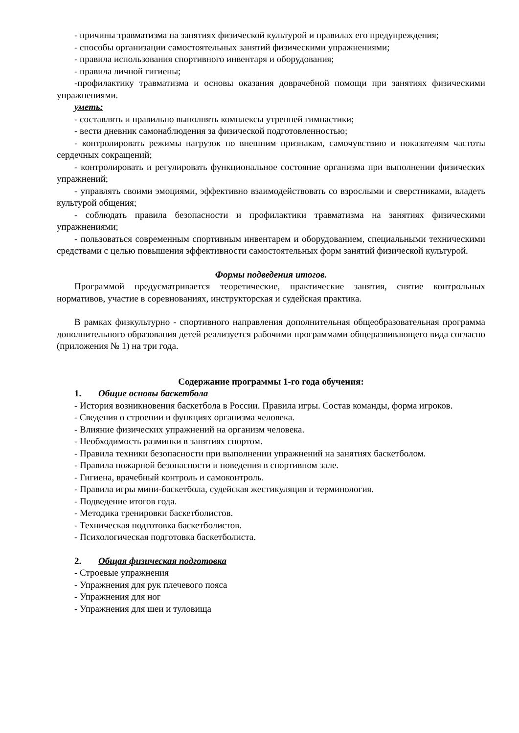- причины травматизма на занятиях физической культурой и правилах его предупреждения;
- способы организации самостоятельных занятий физическими упражнениями;
- правила использования спортивного инвентаря и оборудования;
- правила личной гигиены;
-профилактику травматизма и основы оказания доврачебной помощи при занятиях физическими упражнениями.
уметь:
- составлять и правильно выполнять комплексы утренней гимнастики;
- вести дневник самонаблюдения за физической подготовленностью;
- контролировать режимы нагрузок по внешним признакам, самочувствию и показателям частоты сердечных сокращений;
- контролировать и регулировать функциональное состояние организма при выполнении физических упражнений;
- управлять своими эмоциями, эффективно взаимодействовать со взрослыми и сверстниками, владеть культурой общения;
- соблюдать правила безопасности и профилактики травматизма на занятиях физическими упражнениями;
- пользоваться современным спортивным инвентарем и оборудованием, специальными техническими средствами с целью повышения эффективности самостоятельных форм занятий физической культурой.
Формы подведения итогов.
Программой предусматривается теоретические, практические занятия, снятие контрольных нормативов, участие в соревнованиях, инструкторская и судейская практика.
В рамках физкультурно - спортивного направления дополнительная общеобразовательная программа дополнительного образования детей реализуется рабочими программами общеразвивающего вида согласно (приложения № 1) на три года.
Содержание программы 1-го года обучения:
1. Общие основы баскетбола
- История возникновения баскетбола в России. Правила игры. Состав команды, форма игроков.
- Сведения о строении и функциях организма человека.
- Влияние физических упражнений на организм человека.
- Необходимость разминки в занятиях спортом.
- Правила техники безопасности при выполнении упражнений на занятиях баскетболом.
- Правила пожарной безопасности и поведения в спортивном зале.
- Гигиена, врачебный контроль и самоконтроль.
- Правила игры мини-баскетбола, судейская жестикуляция и терминология.
- Подведение итогов года.
- Методика тренировки баскетболистов.
- Техническая подготовка баскетболистов.
- Психологическая подготовка баскетболиста.
2. Общая физическая подготовка
- Строевые упражнения
- Упражнения для рук плечевого пояса
- Упражнения для ног
- Упражнения для шеи и туловища